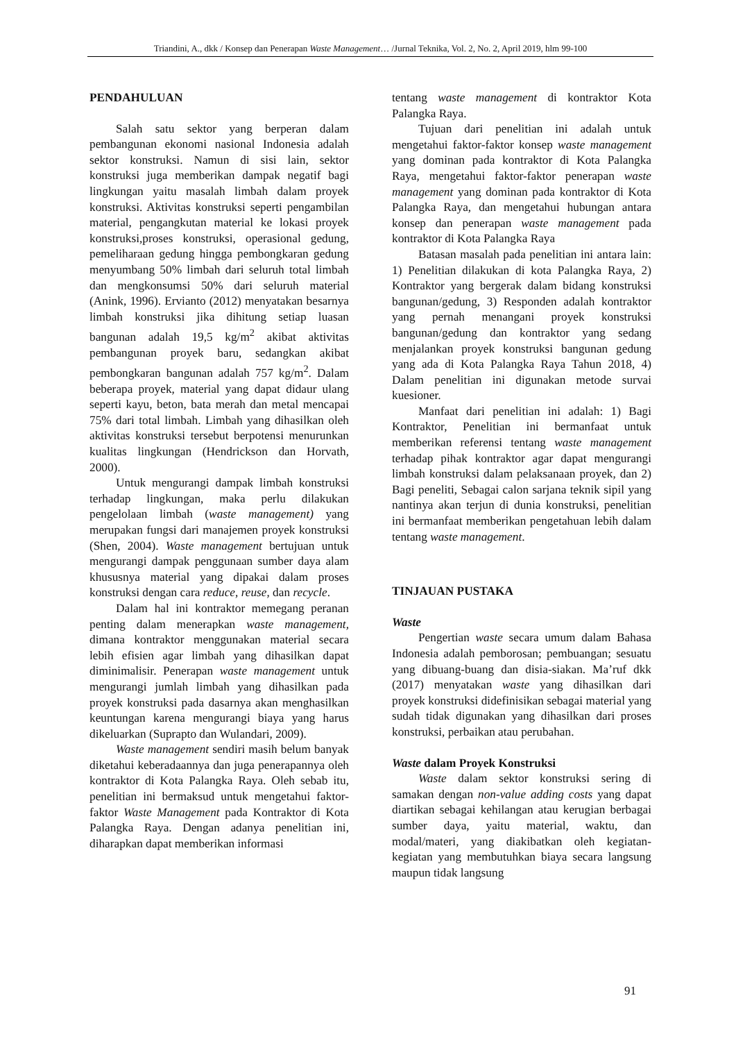Triandini, A., dkk / Konsep dan Penerapan Waste Management… /Jurnal Teknika, Vol. 2, No. 2, April 2019, hlm 99-100
PENDAHULUAN
Salah satu sektor yang berperan dalam pembangunan ekonomi nasional Indonesia adalah sektor konstruksi. Namun di sisi lain, sektor konstruksi juga memberikan dampak negatif bagi lingkungan yaitu masalah limbah dalam proyek konstruksi. Aktivitas konstruksi seperti pengambilan material, pengangkutan material ke lokasi proyek konstruksi,proses konstruksi, operasional gedung, pemeliharaan gedung hingga pembongkaran gedung menyumbang 50% limbah dari seluruh total limbah dan mengkonsumsi 50% dari seluruh material (Anink, 1996). Ervianto (2012) menyatakan besarnya limbah konstruksi jika dihitung setiap luasan bangunan adalah 19,5 kg/m<sup>2</sup> akibat aktivitas pembangunan proyek baru, sedangkan akibat pembongkaran bangunan adalah 757 kg/m<sup>2</sup>. Dalam beberapa proyek, material yang dapat didaur ulang seperti kayu, beton, bata merah dan metal mencapai 75% dari total limbah. Limbah yang dihasilkan oleh aktivitas konstruksi tersebut berpotensi menurunkan kualitas lingkungan (Hendrickson dan Horvath, 2000).
Untuk mengurangi dampak limbah konstruksi terhadap lingkungan, maka perlu dilakukan pengelolaan limbah (waste management) yang merupakan fungsi dari manajemen proyek konstruksi (Shen, 2004). Waste management bertujuan untuk mengurangi dampak penggunaan sumber daya alam khususnya material yang dipakai dalam proses konstruksi dengan cara reduce, reuse, dan recycle.
Dalam hal ini kontraktor memegang peranan penting dalam menerapkan waste management, dimana kontraktor menggunakan material secara lebih efisien agar limbah yang dihasilkan dapat diminimalisir. Penerapan waste management untuk mengurangi jumlah limbah yang dihasilkan pada proyek konstruksi pada dasarnya akan menghasilkan keuntungan karena mengurangi biaya yang harus dikeluarkan (Suprapto dan Wulandari, 2009).
Waste management sendiri masih belum banyak diketahui keberadaannya dan juga penerapannya oleh kontraktor di Kota Palangka Raya. Oleh sebab itu, penelitian ini bermaksud untuk mengetahui faktor-faktor Waste Management pada Kontraktor di Kota Palangka Raya. Dengan adanya penelitian ini, diharapkan dapat memberikan informasi
tentang waste management di kontraktor Kota Palangka Raya.
Tujuan dari penelitian ini adalah untuk mengetahui faktor-faktor konsep waste management yang dominan pada kontraktor di Kota Palangka Raya, mengetahui faktor-faktor penerapan waste management yang dominan pada kontraktor di Kota Palangka Raya, dan mengetahui hubungan antara konsep dan penerapan waste management pada kontraktor di Kota Palangka Raya
Batasan masalah pada penelitian ini antara lain: 1) Penelitian dilakukan di kota Palangka Raya, 2) Kontraktor yang bergerak dalam bidang konstruksi bangunan/gedung, 3) Responden adalah kontraktor yang pernah menangani proyek konstruksi bangunan/gedung dan kontraktor yang sedang menjalankan proyek konstruksi bangunan gedung yang ada di Kota Palangka Raya Tahun 2018, 4) Dalam penelitian ini digunakan metode survai kuesioner.
Manfaat dari penelitian ini adalah: 1) Bagi Kontraktor, Penelitian ini bermanfaat untuk memberikan referensi tentang waste management terhadap pihak kontraktor agar dapat mengurangi limbah konstruksi dalam pelaksanaan proyek, dan 2) Bagi peneliti, Sebagai calon sarjana teknik sipil yang nantinya akan terjun di dunia konstruksi, penelitian ini bermanfaat memberikan pengetahuan lebih dalam tentang waste management.
TINJAUAN PUSTAKA
Waste
Pengertian waste secara umum dalam Bahasa Indonesia adalah pemborosan; pembuangan; sesuatu yang dibuang-buang dan disia-siakan. Ma’ruf dkk (2017) menyatakan waste yang dihasilkan dari proyek konstruksi didefinisikan sebagai material yang sudah tidak digunakan yang dihasilkan dari proses konstruksi, perbaikan atau perubahan.
Waste dalam Proyek Konstruksi
Waste dalam sektor konstruksi sering di samakan dengan non-value adding costs yang dapat diartikan sebagai kehilangan atau kerugian berbagai sumber daya, yaitu material, waktu, dan modal/materi, yang diakibatkan oleh kegiatan-kegiatan yang membutuhkan biaya secara langsung maupun tidak langsung
91